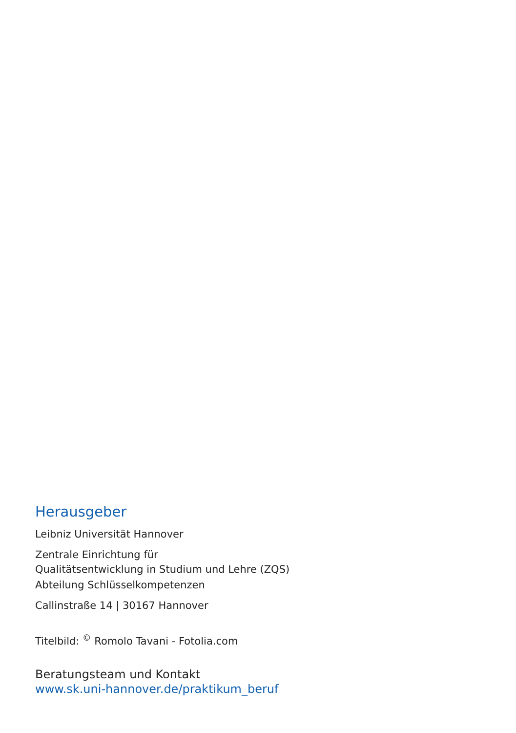Herausgeber
Leibniz Universität Hannover
Zentrale Einrichtung für
Qualitätsentwicklung in Studium und Lehre (ZQS)
Abteilung Schlüsselkompetenzen
Callinstraße 14 | 30167 Hannover
Titelbild: <sup>©</sup> Romolo Tavani - Fotolia.com
Beratungsteam und Kontakt
www.sk.uni-hannover.de/praktikum_beruf